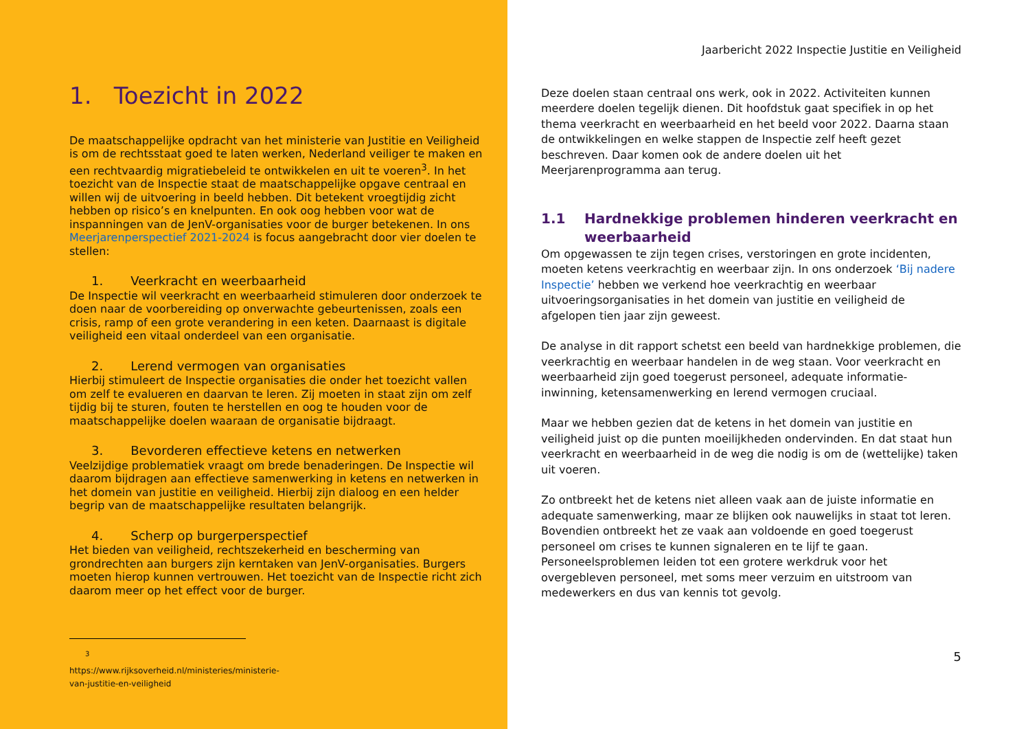1. Toezicht in 2022
De maatschappelijke opdracht van het ministerie van Justitie en Veiligheid is om de rechtsstaat goed te laten werken, Nederland veiliger te maken en een rechtvaardig migratiebeleid te ontwikkelen en uit te voeren<sup>3</sup>. In het toezicht van de Inspectie staat de maatschappelijke opgave centraal en willen wij de uitvoering in beeld hebben. Dit betekent vroegtijdig zicht hebben op risico’s en knelpunten. En ook oog hebben voor wat de inspanningen van de JenV-organisaties voor de burger betekenen. In ons Meerjarenperspectief 2021-2024 is focus aangebracht door vier doelen te stellen:
1. Veerkracht en weerbaarheid
De Inspectie wil veerkracht en weerbaarheid stimuleren door onderzoek te doen naar de voorbereiding op onverwachte gebeurtenissen, zoals een crisis, ramp of een grote verandering in een keten. Daarnaast is digitale veiligheid een vitaal onderdeel van een organisatie.
2. Lerend vermogen van organisaties
Hierbij stimuleert de Inspectie organisaties die onder het toezicht vallen om zelf te evalueren en daarvan te leren. Zij moeten in staat zijn om zelf tijdig bij te sturen, fouten te herstellen en oog te houden voor de maatschappelijke doelen waaraan de organisatie bijdraagt.
3. Bevorderen effectieve ketens en netwerken
Veelzijdige problematiek vraagt om brede benaderingen. De Inspectie wil daarom bijdragen aan effectieve samenwerking in ketens en netwerken in het domein van justitie en veiligheid. Hierbij zijn dialoog en een helder begrip van de maatschappelijke resultaten belangrijk.
4. Scherp op burgerperspectief
Het bieden van veiligheid, rechtszekerheid en bescherming van grondrechten aan burgers zijn kerntaken van JenV-organisaties. Burgers moeten hierop kunnen vertrouwen. Het toezicht van de Inspectie richt zich daarom meer op het effect voor de burger.
<sup>3</sup> https://www.rijksoverheid.nl/ministeries/ministerie-van-justitie-en-veiligheid
Jaarbericht 2022 Inspectie Justitie en Veiligheid
Deze doelen staan centraal ons werk, ook in 2022. Activiteiten kunnen meerdere doelen tegelijk dienen. Dit hoofdstuk gaat specifiek in op het thema veerkracht en weerbaarheid en het beeld voor 2022. Daarna staan de ontwikkelingen en welke stappen de Inspectie zelf heeft gezet beschreven. Daar komen ook de andere doelen uit het Meerjarenprogramma aan terug.
1.1 Hardnekkige problemen hinderen veerkracht en weerbaarheid
Om opgewassen te zijn tegen crises, verstoringen en grote incidenten, moeten ketens veerkrachtig en weerbaar zijn. In ons onderzoek ‘Bij nadere Inspectie’ hebben we verkend hoe veerkrachtig en weerbaar uitvoeringsorganisaties in het domein van justitie en veiligheid de afgelopen tien jaar zijn geweest.
De analyse in dit rapport schetst een beeld van hardnekkige problemen, die veerkrachtig en weerbaar handelen in de weg staan. Voor veerkracht en weerbaarheid zijn goed toegerust personeel, adequate informatie-inwinning, ketensamenwerking en lerend vermogen cruciaal.
Maar we hebben gezien dat de ketens in het domein van justitie en veiligheid juist op die punten moeilijkheden ondervinden. En dat staat hun veerkracht en weerbaarheid in de weg die nodig is om de (wettelijke) taken uit voeren.
Zo ontbreekt het de ketens niet alleen vaak aan de juiste informatie en adequate samenwerking, maar ze blijken ook nauwelijks in staat tot leren. Bovendien ontbreekt het ze vaak aan voldoende en goed toegerust personeel om crises te kunnen signaleren en te lijf te gaan. Personeelsproblemen leiden tot een grotere werkdruk voor het overgebleven personeel, met soms meer verzuim en uitstroom van medewerkers en dus van kennis tot gevolg.
5